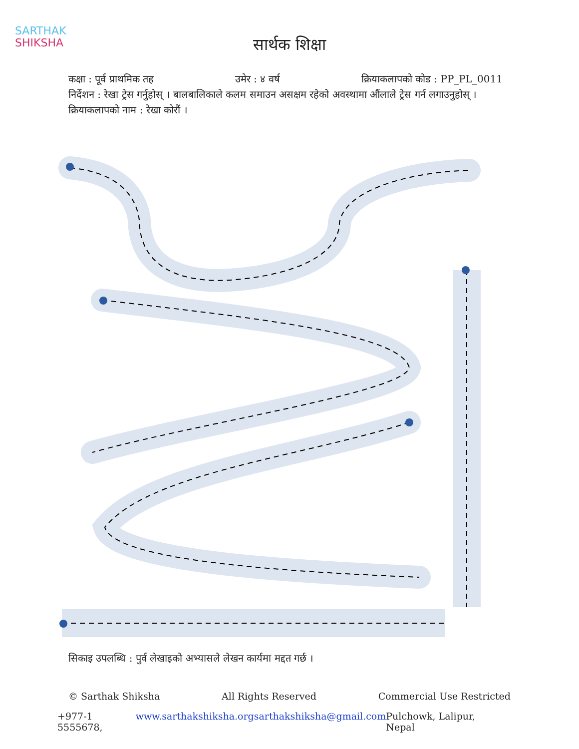SARTHAK
SHIKSHA
सार्थक शिक्षा
कक्षा : पूर्व प्राथमिक तह उमेर : ४ वर्ष क्रियाकलापको कोड : PP_PL_0011
निर्देशन : रेखा ट्रेस गर्नुहोस् । बालबालिकाले कलम समाउन असक्षम रहेको अवस्थामा औंलाले ट्रेस गर्न लगाउनुहोस् ।
क्रियाकलापको नाम : रेखा कोरौं ।
सिकाइ उपलब्धि : पुर्व लेखाइको अभ्यासले लेखन कार्यमा मद्दत गर्छ ।
© Sarthak Shiksha All Rights Reserved Commercial Use Restricted
+977-1 5555678, www.sarthakshiksha.org sarthakshiksha@gmail.com Pulchowk, Lalipur, Nepal